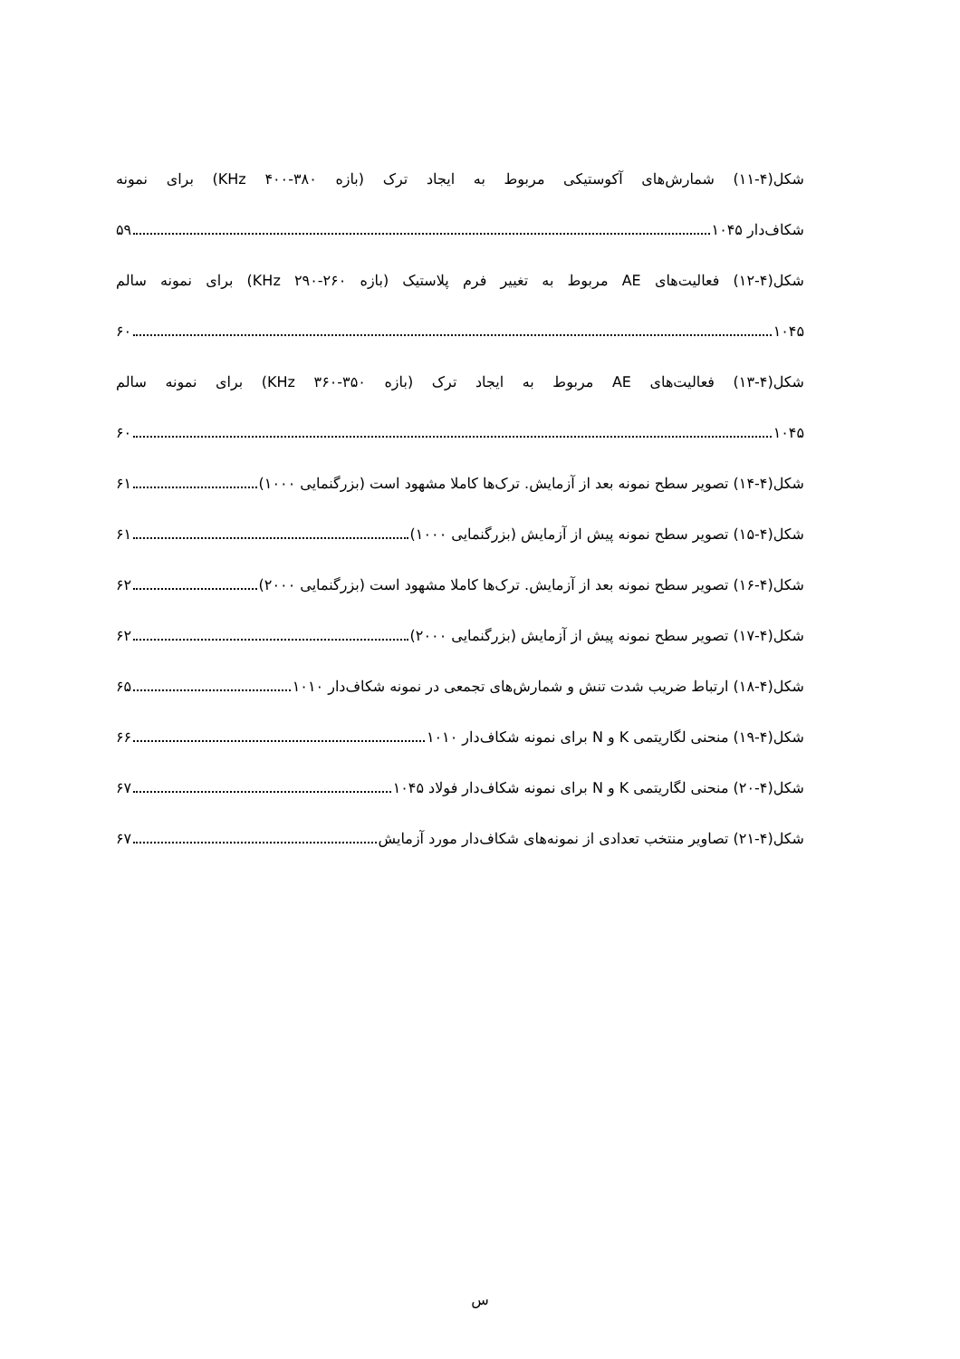شکل(۴-۱۱) شمارش‌های آکوستیکی مربوط به ایجاد ترک (بازه KHz ۴۰۰-۳۸۰) برای نمونه
شکاف‌دار ۱۰۴۵ ۵۹
شکل(۴-۱۲) فعالیت‌های AE مربوط به تغییر فرم پلاستیک (بازه KHz ۲۹۰-۲۶۰) برای نمونه سالم
۱۰۴۵ ۶۰
شکل(۴-۱۳) فعالیت‌های AE مربوط به ایجاد ترک (بازه KHz ۳۶۰-۳۵۰) برای نمونه سالم
۱۰۴۵ ۶۰
شکل(۴-۱۴) تصویر سطح نمونه بعد از آزمایش. ترک‌ها کاملا مشهود است (بزرگنمایی ۱۰۰۰) ۶۱
شکل(۴-۱۵) تصویر سطح نمونه پیش از آزمایش (بزرگنمایی ۱۰۰۰) ۶۱
شکل(۴-۱۶) تصویر سطح نمونه بعد از آزمایش. ترک‌ها کاملا مشهود است (بزرگنمایی ۲۰۰۰) ۶۲
شکل(۴-۱۷) تصویر سطح نمونه پیش از آزمایش (بزرگنمایی ۲۰۰۰) ۶۲
شکل(۴-۱۸) ارتباط ضریب شدت تنش و شمارش‌های تجمعی در نمونه شکاف‌دار ۱۰۱۰ ۶۵
شکل(۴-۱۹) منحنی لگاریتمی K و N برای نمونه شکاف‌دار ۱۰۱۰ ۶۶
شکل(۴-۲۰) منحنی لگاریتمی K و N برای نمونه شکاف‌دار فولاد ۱۰۴۵ ۶۷
شکل(۴-۲۱) تصاویر منتخب تعدادی از نمونه‌های شکاف‌دار مورد آزمایش ۶۷
س